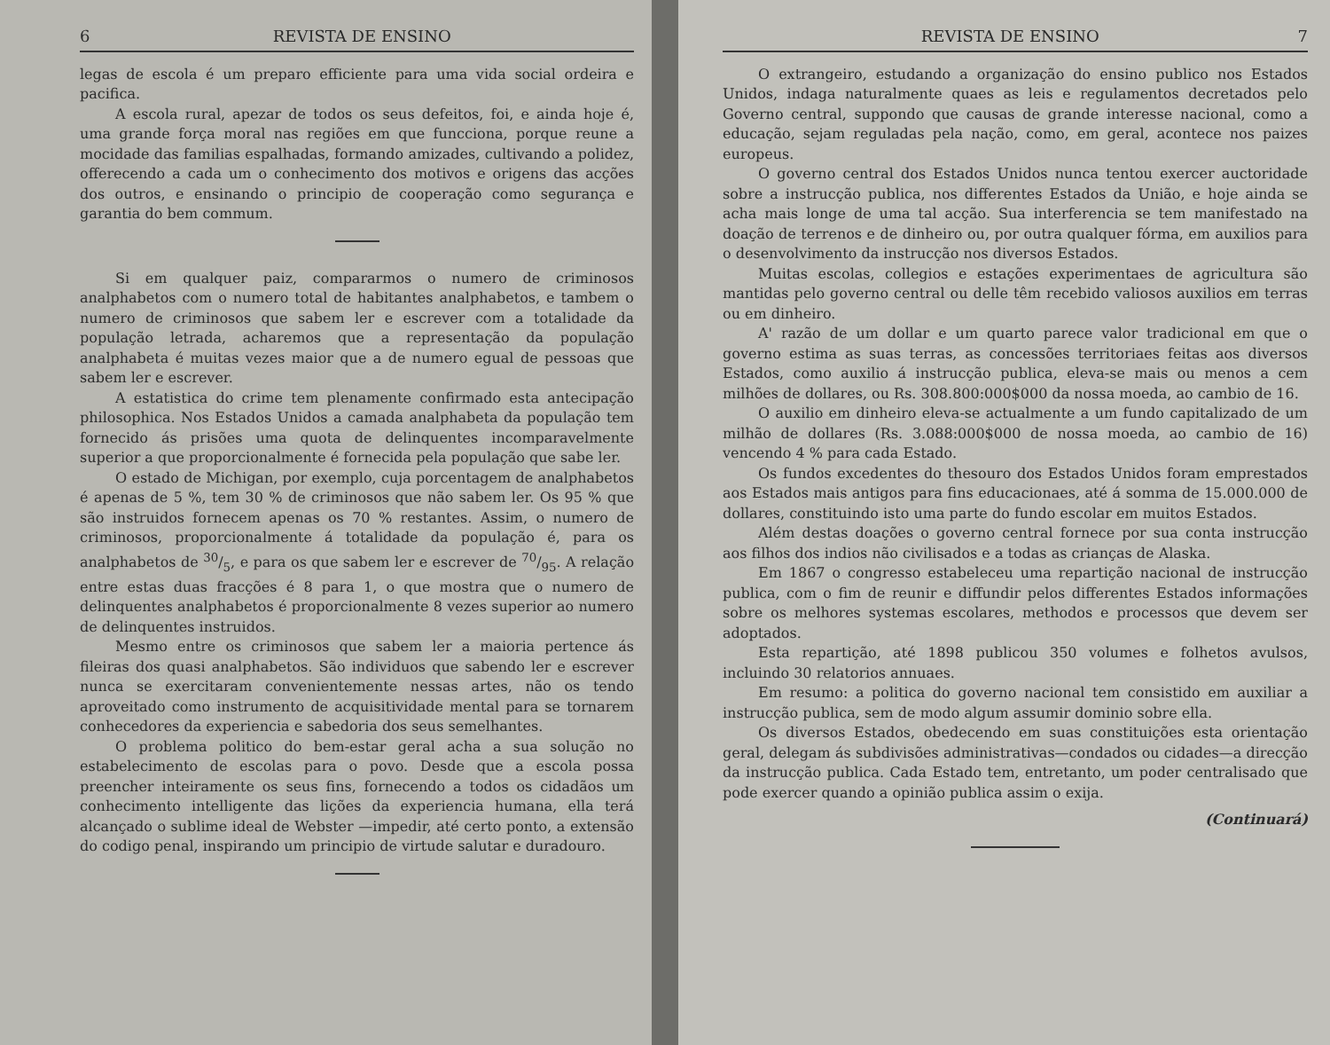6 REVISTA DE ENSINO
legas de escola é um preparo efficiente para uma vida social ordeira e pacifica.
A escola rural, apezar de todos os seus defeitos, foi, e ainda hoje é, uma grande força moral nas regiões em que funcciona, porque reune a mocidade das familias espalhadas, formando amizades, cultivando a polidez, offerecendo a cada um o conhecimento dos motivos e origens das acções dos outros, e ensinando o principio de cooperação como segurança e garantia do bem commum.
Si em qualquer paiz, compararmos o numero de criminosos analphabetos com o numero total de habitantes analphabetos, e tambem o numero de criminosos que sabem ler e escrever com a totalidade da população letrada, acharemos que a representação da população analphabeta é muitas vezes maior que a de numero egual de pessoas que sabem ler e escrever.
A estatistica do crime tem plenamente confirmado esta antecipação philosophica. Nos Estados Unidos a camada analphabeta da população tem fornecido ás prisões uma quota de delinquentes incomparavelmente superior a que proporcionalmente é fornecida pela população que sabe ler.
O estado de Michigan, por exemplo, cuja porcentagem de analphabetos é apenas de 5 %, tem 30 % de criminosos que não sabem ler. Os 95 % que são instruidos fornecem apenas os 70 % restantes. Assim, o numero de criminosos, proporcionalmente á totalidade da população é, para os analphabetos de 30/5, e para os que sabem ler e escrever de 70/95. A relação entre estas duas fracções é 8 para 1, o que mostra que o numero de delinquentes analphabetos é proporcionalmente 8 vezes superior ao numero de delinquentes instruidos.
Mesmo entre os criminosos que sabem ler a maioria pertence ás fileiras dos quasi analphabetos. São individuos que sabendo ler e escrever nunca se exercitaram convenientemente nessas artes, não os tendo aproveitado como instrumento de acquisitividade mental para se tornarem conhecedores da experiencia e sabedoria dos seus semelhantes.
O problema politico do bem-estar geral acha a sua solução no estabelecimento de escolas para o povo. Desde que a escola possa preencher inteiramente os seus fins, fornecendo a todos os cidadãos um conhecimento intelligente das lições da experiencia humana, ella terá alcançado o sublime ideal de Webster —impedir, até certo ponto, a extensão do codigo penal, inspirando um principio de virtude salutar e duradouro.
REVISTA DE ENSINO 7
O extrangeiro, estudando a organização do ensino publico nos Estados Unidos, indaga naturalmente quaes as leis e regulamentos decretados pelo Governo central, suppondo que causas de grande interesse nacional, como a educação, sejam reguladas pela nação, como, em geral, acontece nos paizes europeus.
O governo central dos Estados Unidos nunca tentou exercer auctoridade sobre a instrucção publica, nos differentes Estados da União, e hoje ainda se acha mais longe de uma tal acção. Sua interferencia se tem manifestado na doação de terrenos e de dinheiro ou, por outra qualquer fórma, em auxilios para o desenvolvimento da instrucção nos diversos Estados.
Muitas escolas, collegios e estações experimentaes de agricultura são mantidas pelo governo central ou delle têm recebido valiosos auxilios em terras ou em dinheiro.
A' razão de um dollar e um quarto parece valor tradicional em que o governo estima as suas terras, as concessões territoriaes feitas aos diversos Estados, como auxilio á instrucção publica, eleva-se mais ou menos a cem milhões de dollares, ou Rs. 308.800:000$000 da nossa moeda, ao cambio de 16.
O auxilio em dinheiro eleva-se actualmente a um fundo capitalizado de um milhão de dollares (Rs. 3.088:000$000 de nossa moeda, ao cambio de 16) vencendo 4 % para cada Estado.
Os fundos excedentes do thesouro dos Estados Unidos foram emprestados aos Estados mais antigos para fins educacionaes, até á somma de 15.000.000 de dollares, constituindo isto uma parte do fundo escolar em muitos Estados.
Além destas doações o governo central fornece por sua conta instrucção aos filhos dos indios não civilisados e a todas as crianças de Alaska.
Em 1867 o congresso estabeleceu uma repartição nacional de instrucção publica, com o fim de reunir e diffundir pelos differentes Estados informações sobre os melhores systemas escolares, methodos e processos que devem ser adoptados.
Esta repartição, até 1898 publicou 350 volumes e folhetos avulsos, incluindo 30 relatorios annuaes.
Em resumo: a politica do governo nacional tem consistido em auxiliar a instrucção publica, sem de modo algum assumir dominio sobre ella.
Os diversos Estados, obedecendo em suas constituições esta orientação geral, delegam ás subdivisões administrativas—condados ou cidades—a direcção da instrucção publica. Cada Estado tem, entretanto, um poder centralisado que pode exercer quando a opinião publica assim o exija.
(Continuará)